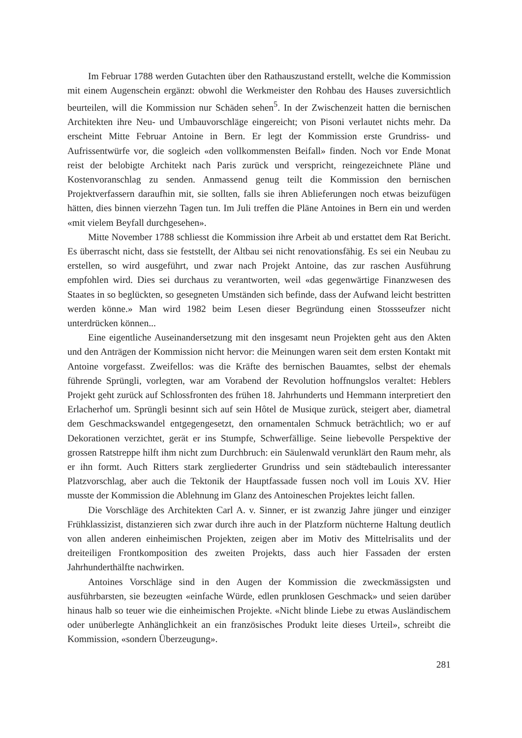Im Februar 1788 werden Gutachten über den Rathauszustand erstellt, welche die Kommission mit einem Augenschein ergänzt: obwohl die Werkmeister den Rohbau des Hauses zuversichtlich beurteilen, will die Kommission nur Schäden sehen<sup>5</sup>. In der Zwischenzeit hatten die bernischen Architekten ihre Neu- und Umbauvorschläge eingereicht; von Pisoni verlautet nichts mehr. Da erscheint Mitte Februar Antoine in Bern. Er legt der Kommission erste Grundriss- und Aufrissentwürfe vor, die sogleich «den vollkommensten Beifall» finden. Noch vor Ende Monat reist der belobigte Architekt nach Paris zurück und verspricht, reingezeichnete Pläne und Kostenvoranschlag zu senden. Anmassend genug teilt die Kommission den bernischen Projektverfassern daraufhin mit, sie sollten, falls sie ihren Ablieferungen noch etwas beizufügen hätten, dies binnen vierzehn Tagen tun. Im Juli treffen die Pläne Antoines in Bern ein und werden «mit vielem Beyfall durchgesehen».
Mitte November 1788 schliesst die Kommission ihre Arbeit ab und erstattet dem Rat Bericht. Es überrascht nicht, dass sie feststellt, der Altbau sei nicht renovationsfähig. Es sei ein Neubau zu erstellen, so wird ausgeführt, und zwar nach Projekt Antoine, das zur raschen Ausführung empfohlen wird. Dies sei durchaus zu verantworten, weil «das gegenwärtige Finanzwesen des Staates in so beglückten, so gesegneten Umständen sich befinde, dass der Aufwand leicht bestritten werden könne.» Man wird 1982 beim Lesen dieser Begründung einen Stossseufzer nicht unterdrücken können...
Eine eigentliche Auseinandersetzung mit den insgesamt neun Projekten geht aus den Akten und den Anträgen der Kommission nicht hervor: die Meinungen waren seit dem ersten Kontakt mit Antoine vorgefasst. Zweifellos: was die Kräfte des bernischen Bauamtes, selbst der ehemals führende Sprüngli, vorlegten, war am Vorabend der Revolution hoffnungslos veraltet: Heblers Projekt geht zurück auf Schlossfronten des frühen 18. Jahrhunderts und Hemmann interpretiert den Erlacherhof um. Sprüngli besinnt sich auf sein Hôtel de Musique zurück, steigert aber, diametral dem Geschmackswandel entgegengesetzt, den ornamentalen Schmuck beträchtlich; wo er auf Dekorationen verzichtet, gerät er ins Stumpfe, Schwerfällige. Seine liebevolle Perspektive der grossen Ratstreppe hilft ihm nicht zum Durchbruch: ein Säulenwald verunklärt den Raum mehr, als er ihn formt. Auch Ritters stark zergliederter Grundriss und sein städtebaulich interessanter Platzvorschlag, aber auch die Tektonik der Hauptfassade fussen noch voll im Louis XV. Hier musste der Kommission die Ablehnung im Glanz des Antoineschen Projektes leicht fallen.
Die Vorschläge des Architekten Carl A. v. Sinner, er ist zwanzig Jahre jünger und einziger Frühklassizist, distanzieren sich zwar durch ihre auch in der Platzform nüchterne Haltung deutlich von allen anderen einheimischen Projekten, zeigen aber im Motiv des Mittelrisalits und der dreiteiligen Frontkomposition des zweiten Projekts, dass auch hier Fassaden der ersten Jahrhunderthälfte nachwirken.
Antoines Vorschläge sind in den Augen der Kommission die zweckmässigsten und ausführbarsten, sie bezeugten «einfache Würde, edlen prunklosen Geschmack» und seien darüber hinaus halb so teuer wie die einheimischen Projekte. «Nicht blinde Liebe zu etwas Ausländischem oder unüberlegte Anhänglichkeit an ein französisches Produkt leite dieses Urteil», schreibt die Kommission, «sondern Überzeugung».
281